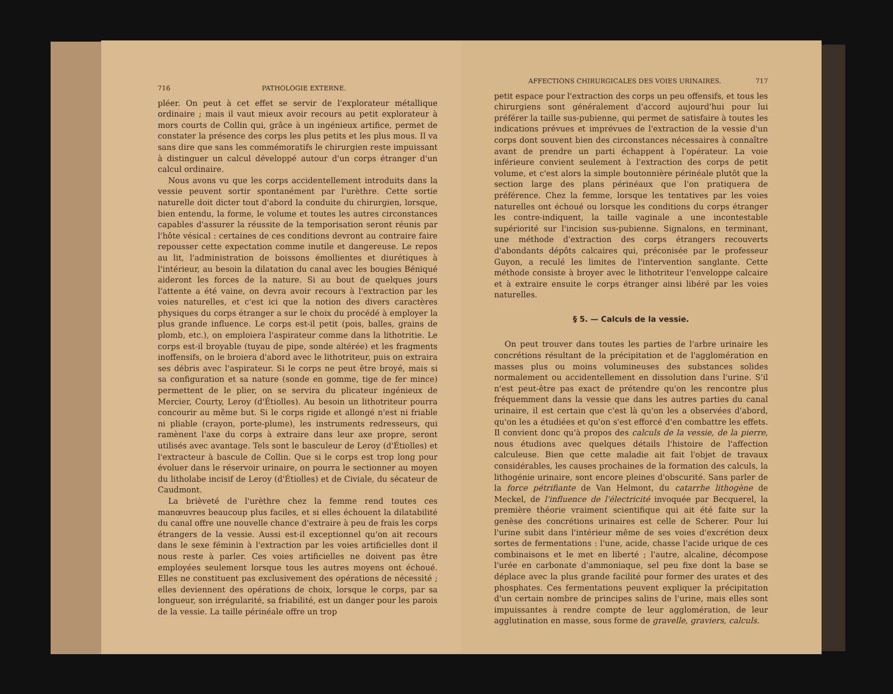716 PATHOLOGIE EXTERNE.
pléer. On peut à cet effet se servir de l'explorateur métallique ordinaire ; mais il vaut mieux avoir recours au petit explorateur à mors courts de Collin qui, grâce à un ingénieux artifice, permet de constater la présence des corps les plus petits et les plus mous. Il va sans dire que sans les commémoratifs le chirurgien reste impuissant à distinguer un calcul développé autour d'un corps étranger d'un calcul ordinaire.
Nous avons vu que les corps accidentellement introduits dans la vessie peuvent sortir spontanément par l'urèthre. Cette sortie naturelle doit dicter tout d'abord la conduite du chirurgien, lorsque, bien entendu, la forme, le volume et toutes les autres circonstances capables d'assurer la réussite de la temporisation seront réunis par l'hôte vésical : certaines de ces conditions devront au contraire faire repousser cette expectation comme inutile et dangereuse. Le repos au lit, l'administration de boissons émollientes et diurétiques à l'intérieur, au besoin la dilatation du canal avec les bougies Béniqué aideront les forces de la nature. Si au bout de quelques jours l'attente a été vaine, on devra avoir recours à l'extraction par les voies naturelles, et c'est ici que la notion des divers caractères physiques du corps étranger a sur le choix du procédé à employer la plus grande influence. Le corps est-il petit (pois, balles, grains de plomb, etc.), on emploiera l'aspirateur comme dans la lithotritie. Le corps est-il broyable (tuyau de pipe, sonde altérée) et les fragments inoffensifs, on le broiera d'abord avec le lithotriteur, puis on extraira ses débris avec l'aspirateur. Si le corps ne peut être broyé, mais si sa configuration et sa nature (sonde en gomme, tige de fer mince) permettent de le plier, on se servira du plicateur ingénieux de Mercier, Courty, Leroy (d'Étiolles). Au besoin un lithotriteur pourra concourir au même but. Si le corps rigide et allongé n'est ni friable ni pliable (crayon, porte-plume), les instruments redresseurs, qui ramènent l'axe du corps à extraire dans leur axe propre, seront utilisés avec avantage. Tels sont le basculeur de Leroy (d'Étiolles) et l'extracteur à bascule de Collin. Que si le corps est trop long pour évoluer dans le réservoir urinaire, on pourra le sectionner au moyen du litholabe incisif de Leroy (d'Étiolles) et de Civiale, du sécateur de Caudmont.
La brièveté de l'urèthre chez la femme rend toutes ces manœuvres beaucoup plus faciles, et si elles échouent la dilatabilité du canal offre une nouvelle chance d'extraire à peu de frais les corps étrangers de la vessie. Aussi est-il exceptionnel qu'on ait recours dans le sexe féminin à l'extraction par les voies artificielles dont il nous reste à parler. Ces voies artificielles ne doivent pas être employées seulement lorsque tous les autres moyens ont échoué. Elles ne constituent pas exclusivement des opérations de nécessité ; elles deviennent des opérations de choix, lorsque le corps, par sa longueur, son irrégularité, sa friabilité, est un danger pour les parois de la vessie. La taille périnéale offre un trop
AFFECTIONS CHIRURGICALES DES VOIES URINAIRES. 717
petit espace pour l'extraction des corps un peu offensifs, et tous les chirurgiens sont généralement d'accord aujourd'hui pour lui préférer la taille sus-pubienne, qui permet de satisfaire à toutes les indications prévues et imprévues de l'extraction de la vessie d'un corps dont souvent bien des circonstances nécessaires à connaître avant de prendre un parti échappent à l'opérateur. La voie inférieure convient seulement à l'extraction des corps de petit volume, et c'est alors la simple boutonnière périnéale plutôt que la section large des plans périnéaux que l'on pratiquera de préférence. Chez la femme, lorsque les tentatives par les voies naturelles ont échoué ou lorsque les conditions du corps étranger les contre-indiquent, la taille vaginale a une incontestable supériorité sur l'incision sus-pubienne. Signalons, en terminant, une méthode d'extraction des corps étrangers recouverts d'abondants dépôts calcaires qui, préconisée par le professeur Guyon, a reculé les limites de l'intervention sanglante. Cette méthode consiste à broyer avec le lithotriteur l'enveloppe calcaire et à extraire ensuite le corps étranger ainsi libéré par les voies naturelles.
§ 5. — Calculs de la vessie.
On peut trouver dans toutes les parties de l'arbre urinaire les concrétions résultant de la précipitation et de l'agglomération en masses plus ou moins volumineuses des substances solides normalement ou accidentellement en dissolution dans l'urine. S'il n'est peut-être pas exact de prétendre qu'on les rencontre plus fréquemment dans la vessie que dans les autres parties du canal urinaire, il est certain que c'est là qu'on les a observées d'abord, qu'on les a étudiées et qu'on s'est efforcé d'en combattre les effets. Il convient donc qu'à propos des calculs de la vessie, de la pierre, nous étudions avec quelques détails l'histoire de l'affection calculeuse. Bien que cette maladie ait fait l'objet de travaux considérables, les causes prochaines de la formation des calculs, la lithogénie urinaire, sont encore pleines d'obscurité. Sans parler de la force pétrifiante de Van Helmont, du catarrhe lithogène de Meckel, de l'influence de l'électricité invoquée par Becquerel, la première théorie vraiment scientifique qui ait été faite sur la genèse des concrétions urinaires est celle de Scherer. Pour lui l'urine subit dans l'intérieur même de ses voies d'excrétion deux sortes de fermentations : l'une, acide, chasse l'acide urique de ces combinaisons et le met en liberté ; l'autre, alcaline, décompose l'urée en carbonate d'ammoniaque, sel peu fixe dont la base se déplace avec la plus grande facilité pour former des urates et des phosphates. Ces fermentations peuvent expliquer la précipitation d'un certain nombre de principes salins de l'urine, mais elles sont impuissantes à rendre compte de leur agglomération, de leur agglutination en masse, sous forme de gravelle, graviers, calculs.